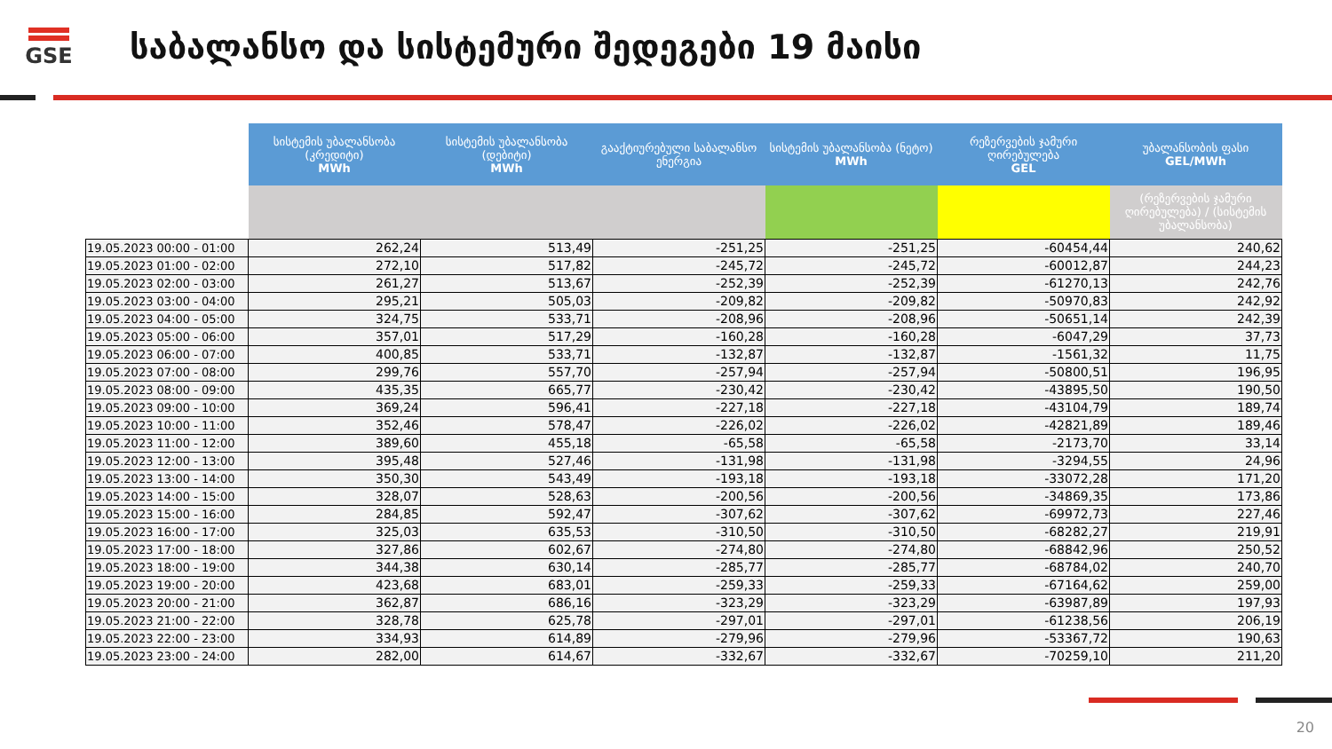GSE
საბალანსო და სისტემური შედეგები 19 მაისი
| | სისტემის უბალანსობა (კრედიტი) MWh | სისტემის უბალანსობა (დებიტი) MWh | გააქტიურებული საბალანსო ენერგია | სისტემის უბალანსობა (ნეტო) MWh | რეზერვების ჯამური ღირებულება GEL | უბალანსობის ფასი GEL/MWh |
| | | | | | | (რეზერვების ჯამური ღირებულება) / (სისტემის უბალანსობა) |
| 19.05.2023 00:00 - 01:00 | 262,24 | 513,49 | -251,25 | -251,25 | -60454,44 | 240,62 |
| 19.05.2023 01:00 - 02:00 | 272,10 | 517,82 | -245,72 | -245,72 | -60012,87 | 244,23 |
| 19.05.2023 02:00 - 03:00 | 261,27 | 513,67 | -252,39 | -252,39 | -61270,13 | 242,76 |
| 19.05.2023 03:00 - 04:00 | 295,21 | 505,03 | -209,82 | -209,82 | -50970,83 | 242,92 |
| 19.05.2023 04:00 - 05:00 | 324,75 | 533,71 | -208,96 | -208,96 | -50651,14 | 242,39 |
| 19.05.2023 05:00 - 06:00 | 357,01 | 517,29 | -160,28 | -160,28 | -6047,29 | 37,73 |
| 19.05.2023 06:00 - 07:00 | 400,85 | 533,71 | -132,87 | -132,87 | -1561,32 | 11,75 |
| 19.05.2023 07:00 - 08:00 | 299,76 | 557,70 | -257,94 | -257,94 | -50800,51 | 196,95 |
| 19.05.2023 08:00 - 09:00 | 435,35 | 665,77 | -230,42 | -230,42 | -43895,50 | 190,50 |
| 19.05.2023 09:00 - 10:00 | 369,24 | 596,41 | -227,18 | -227,18 | -43104,79 | 189,74 |
| 19.05.2023 10:00 - 11:00 | 352,46 | 578,47 | -226,02 | -226,02 | -42821,89 | 189,46 |
| 19.05.2023 11:00 - 12:00 | 389,60 | 455,18 | -65,58 | -65,58 | -2173,70 | 33,14 |
| 19.05.2023 12:00 - 13:00 | 395,48 | 527,46 | -131,98 | -131,98 | -3294,55 | 24,96 |
| 19.05.2023 13:00 - 14:00 | 350,30 | 543,49 | -193,18 | -193,18 | -33072,28 | 171,20 |
| 19.05.2023 14:00 - 15:00 | 328,07 | 528,63 | -200,56 | -200,56 | -34869,35 | 173,86 |
| 19.05.2023 15:00 - 16:00 | 284,85 | 592,47 | -307,62 | -307,62 | -69972,73 | 227,46 |
| 19.05.2023 16:00 - 17:00 | 325,03 | 635,53 | -310,50 | -310,50 | -68282,27 | 219,91 |
| 19.05.2023 17:00 - 18:00 | 327,86 | 602,67 | -274,80 | -274,80 | -68842,96 | 250,52 |
| 19.05.2023 18:00 - 19:00 | 344,38 | 630,14 | -285,77 | -285,77 | -68784,02 | 240,70 |
| 19.05.2023 19:00 - 20:00 | 423,68 | 683,01 | -259,33 | -259,33 | -67164,62 | 259,00 |
| 19.05.2023 20:00 - 21:00 | 362,87 | 686,16 | -323,29 | -323,29 | -63987,89 | 197,93 |
| 19.05.2023 21:00 - 22:00 | 328,78 | 625,78 | -297,01 | -297,01 | -61238,56 | 206,19 |
| 19.05.2023 22:00 - 23:00 | 334,93 | 614,89 | -279,96 | -279,96 | -53367,72 | 190,63 |
| 19.05.2023 23:00 - 24:00 | 282,00 | 614,67 | -332,67 | -332,67 | -70259,10 | 211,20 |
20